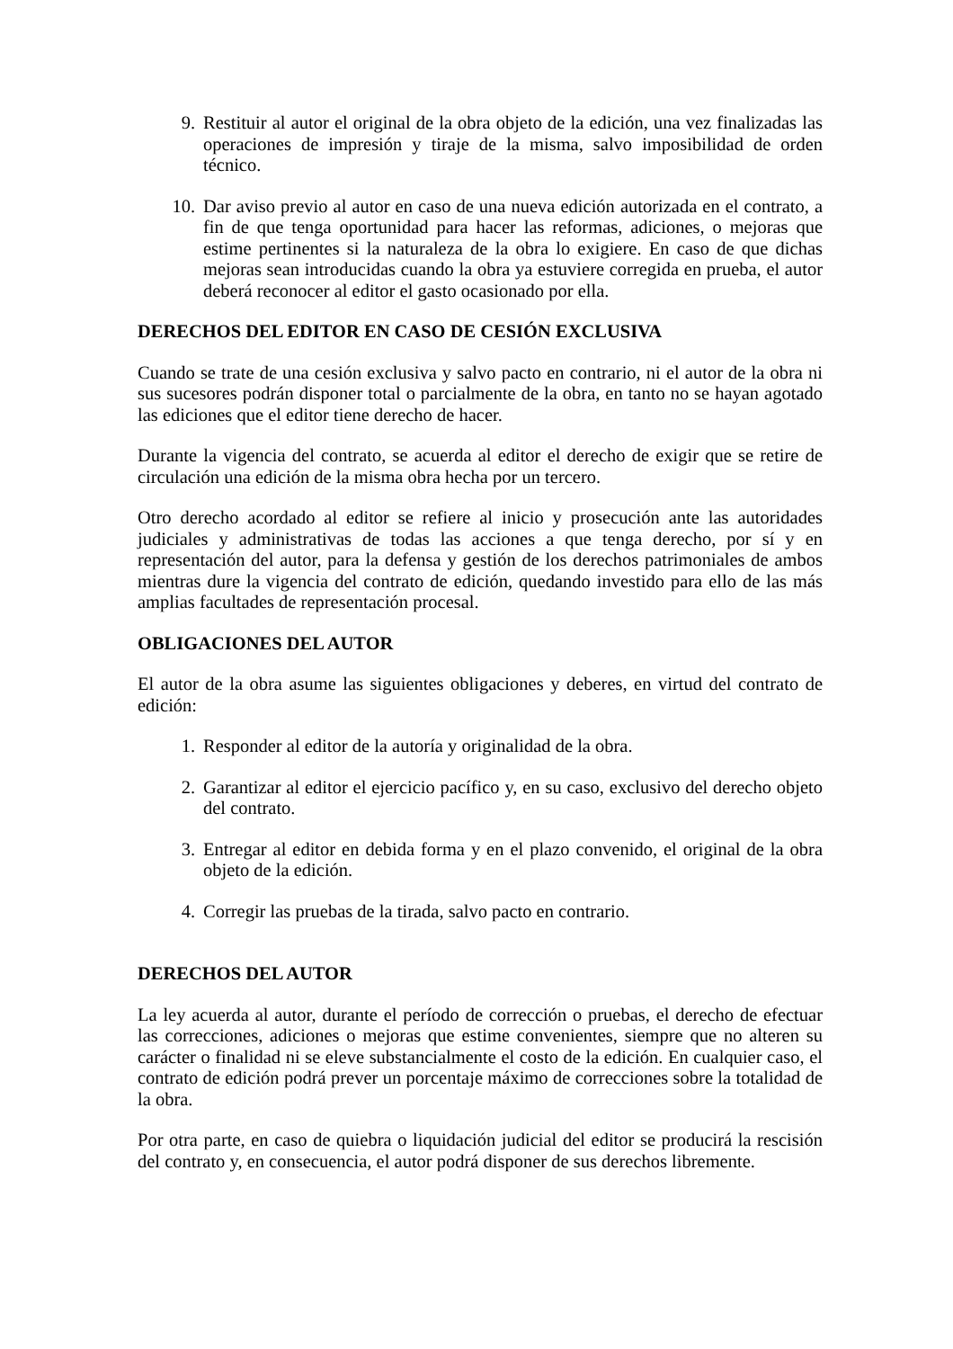9. Restituir al autor el original de la obra objeto de la edición, una vez finalizadas las operaciones de impresión y tiraje de la misma, salvo imposibilidad de orden técnico.
10. Dar aviso previo al autor en caso de una nueva edición autorizada en el contrato, a fin de que tenga oportunidad para hacer las reformas, adiciones, o mejoras que estime pertinentes si la naturaleza de la obra lo exigiere. En caso de que dichas mejoras sean introducidas cuando la obra ya estuviere corregida en prueba, el autor deberá reconocer al editor el gasto ocasionado por ella.
DERECHOS DEL EDITOR EN CASO DE CESIÓN EXCLUSIVA
Cuando se trate de una cesión exclusiva y salvo pacto en contrario, ni el autor de la obra ni sus sucesores podrán disponer total o parcialmente de la obra, en tanto no se hayan agotado las ediciones que el editor tiene derecho de hacer.
Durante la vigencia del contrato, se acuerda al editor el derecho de exigir que se retire de circulación una edición de la misma obra hecha por un tercero.
Otro derecho acordado al editor se refiere al inicio y prosecución ante las autoridades judiciales y administrativas de todas las acciones a que tenga derecho, por sí y en representación del autor, para la defensa y gestión de los derechos patrimoniales de ambos mientras dure la vigencia del contrato de edición, quedando investido para ello de las más amplias facultades de representación procesal.
OBLIGACIONES DEL AUTOR
El autor de la obra asume las siguientes obligaciones y deberes, en virtud del contrato de edición:
1. Responder al editor de la autoría y originalidad de la obra.
2. Garantizar al editor el ejercicio pacífico y, en su caso, exclusivo del derecho objeto del contrato.
3. Entregar al editor en debida forma y en el plazo convenido, el original de la obra objeto de la edición.
4. Corregir las pruebas de la tirada, salvo pacto en contrario.
DERECHOS DEL AUTOR
La ley acuerda al autor, durante el período de corrección o pruebas, el derecho de efectuar las correcciones, adiciones o mejoras que estime convenientes, siempre que no alteren su carácter o finalidad ni se eleve substancialmente el costo de la edición. En cualquier caso, el contrato de edición podrá prever un porcentaje máximo de correcciones sobre la totalidad de la obra.
Por otra parte, en caso de quiebra o liquidación judicial del editor se producirá la rescisión del contrato y, en consecuencia, el autor podrá disponer de sus derechos libremente.